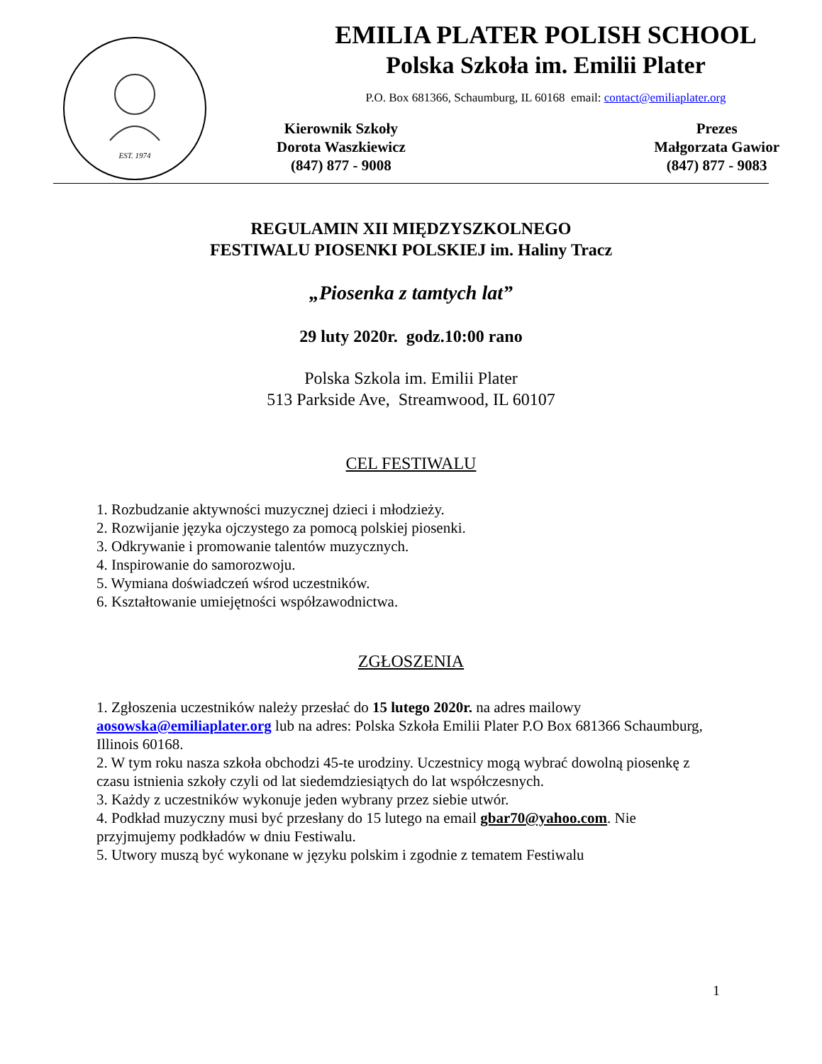EST. 1974
EMILIA PLATER POLISH SCHOOL
Polska Szkoła im. Emilii Plater
P.O. Box 681366, Schaumburg, IL 60168 email: contact@emiliaplater.org
Kierownik Szkoły
Dorota Waszkiewicz
(847) 877 - 9008
Prezes
Małgorzata Gawior
(847) 877 - 9083
REGULAMIN XII MIĘDZYSZKOLNEGO
FESTIWALU PIOSENKI POLSKIEJ im. Haliny Tracz
„Piosenka z tamtych lat”
29 luty 2020r. godz.10:00 rano
Polska Szkola im. Emilii Plater
513 Parkside Ave, Streamwood, IL 60107
CEL FESTIWALU
1. Rozbudzanie aktywności muzycznej dzieci i młodzieży.
2. Rozwijanie języka ojczystego za pomocą polskiej piosenki.
3. Odkrywanie i promowanie talentów muzycznych.
4. Inspirowanie do samorozwoju.
5. Wymiana doświadczeń wśrod uczestników.
6. Kształtowanie umiejętności współzawodnictwa.
ZGŁOSZENIA
1. Zgłoszenia uczestników należy przesłać do 15 lutego 2020r. na adres mailowy aosowska@emiliaplater.org lub na adres: Polska Szkoła Emilii Plater P.O Box 681366 Schaumburg, Illinois 60168.
2. W tym roku nasza szkoła obchodzi 45-te urodziny. Uczestnicy mogą wybrać dowolną piosenkę z czasu istnienia szkoły czyli od lat siedemdziesiątych do lat współczesnych.
3. Każdy z uczestników wykonuje jeden wybrany przez siebie utwór.
4. Podkład muzyczny musi być przesłany do 15 lutego na email gbar70@yahoo.com. Nie przyjmujemy podkładów w dniu Festiwalu.
5. Utwory muszą być wykonane w języku polskim i zgodnie z tematem Festiwalu
1